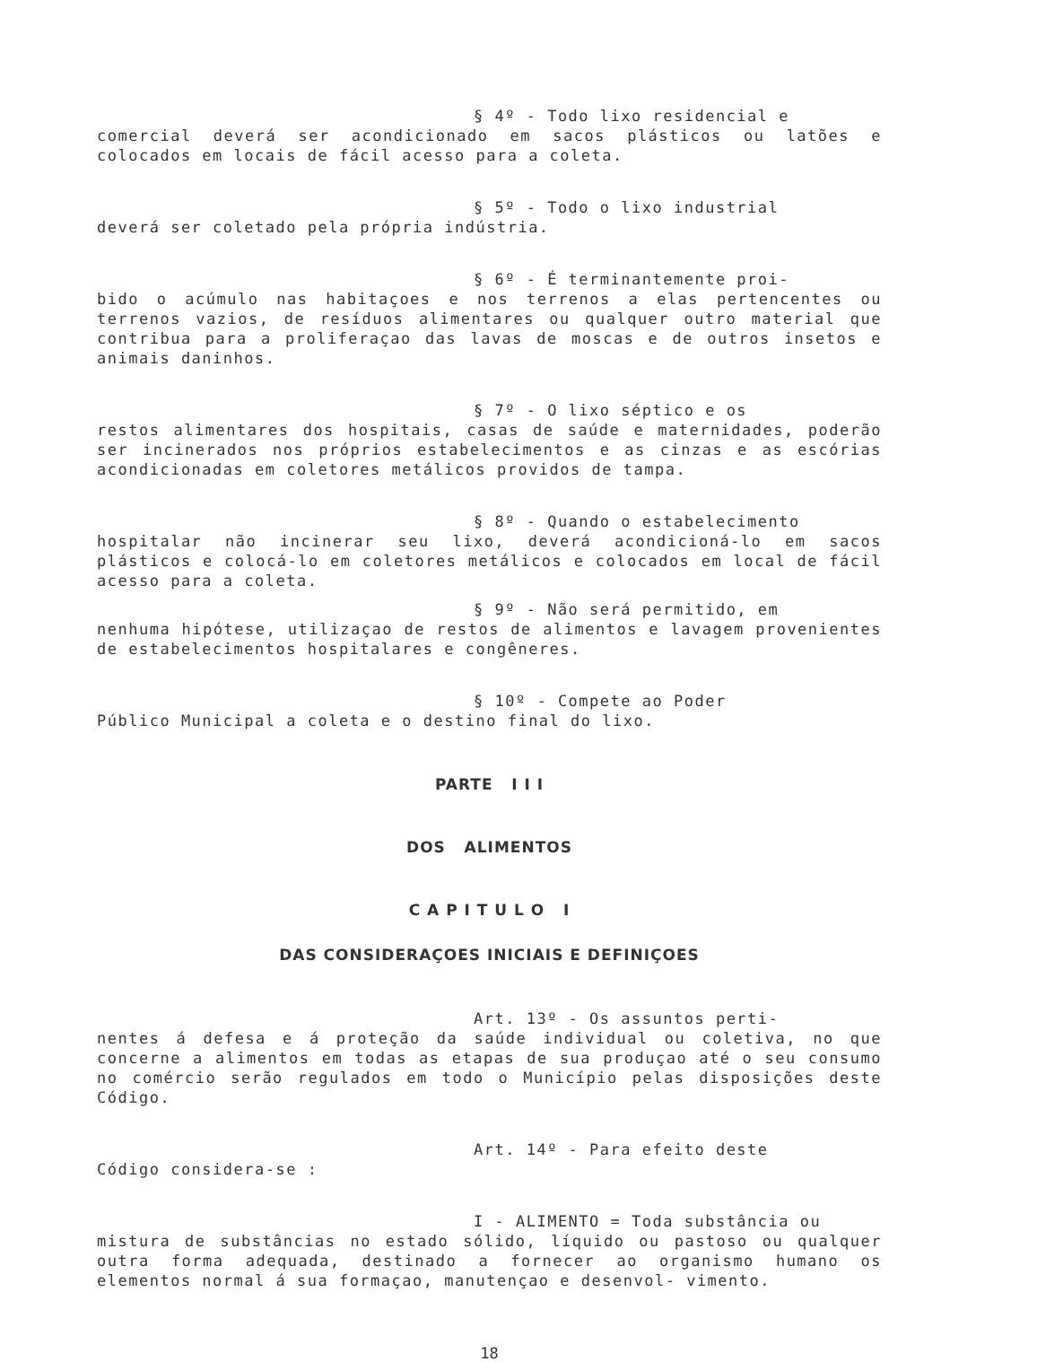§ 4º - Todo lixo residencial e
comercial deverá ser acondicionado em sacos plásticos ou latões e colocados em locais de fácil acesso para a coleta.
§ 5º - Todo o lixo industrial
deverá ser coletado pela própria indústria.
§ 6º - É terminantemente proi-
bido o acúmulo nas habitaçoes e nos terrenos a elas pertencentes ou terrenos vazios, de resíduos alimentares ou qualquer outro material que contribua para a proliferaçao das lavas de moscas e de outros insetos e animais daninhos.
§ 7º - O lixo séptico e os
restos alimentares dos hospitais, casas de saúde e maternidades, poderão ser incinerados nos próprios estabelecimentos e as cinzas e as escórias acondicionadas em coletores metálicos providos de tampa.
§ 8º - Quando o estabelecimento
hospitalar não incinerar seu lixo, deverá acondicioná-lo em sacos plásticos e colocá-lo em coletores metálicos e colocados em local de fácil acesso para a coleta.
§ 9º - Não será permitido, em
nenhuma hipótese, utilizaçao de restos de alimentos e lavagem provenientes de estabelecimentos hospitalares e congêneres.
§ 10º - Compete ao Poder
Público Municipal a coleta e o destino final do lixo.
PARTE I I I
DOS ALIMENTOS
C A P I T U L O I
DAS CONSIDERAÇOES INICIAIS E DEFINIÇOES
Art. 13º - Os assuntos perti-
nentes á defesa e á proteção da saúde individual ou coletiva, no que concerne a alimentos em todas as etapas de sua produçao até o seu consumo no comércio serão regulados em todo o Município pelas disposições deste Código.
Art. 14º - Para efeito deste
Código considera-se :
I - ALIMENTO = Toda substância ou
mistura de substâncias no estado sólido, líquido ou pastoso ou qualquer outra forma adequada, destinado a fornecer ao organismo humano os elementos normal á sua formaçao, manutençao e desenvol- vimento.
18